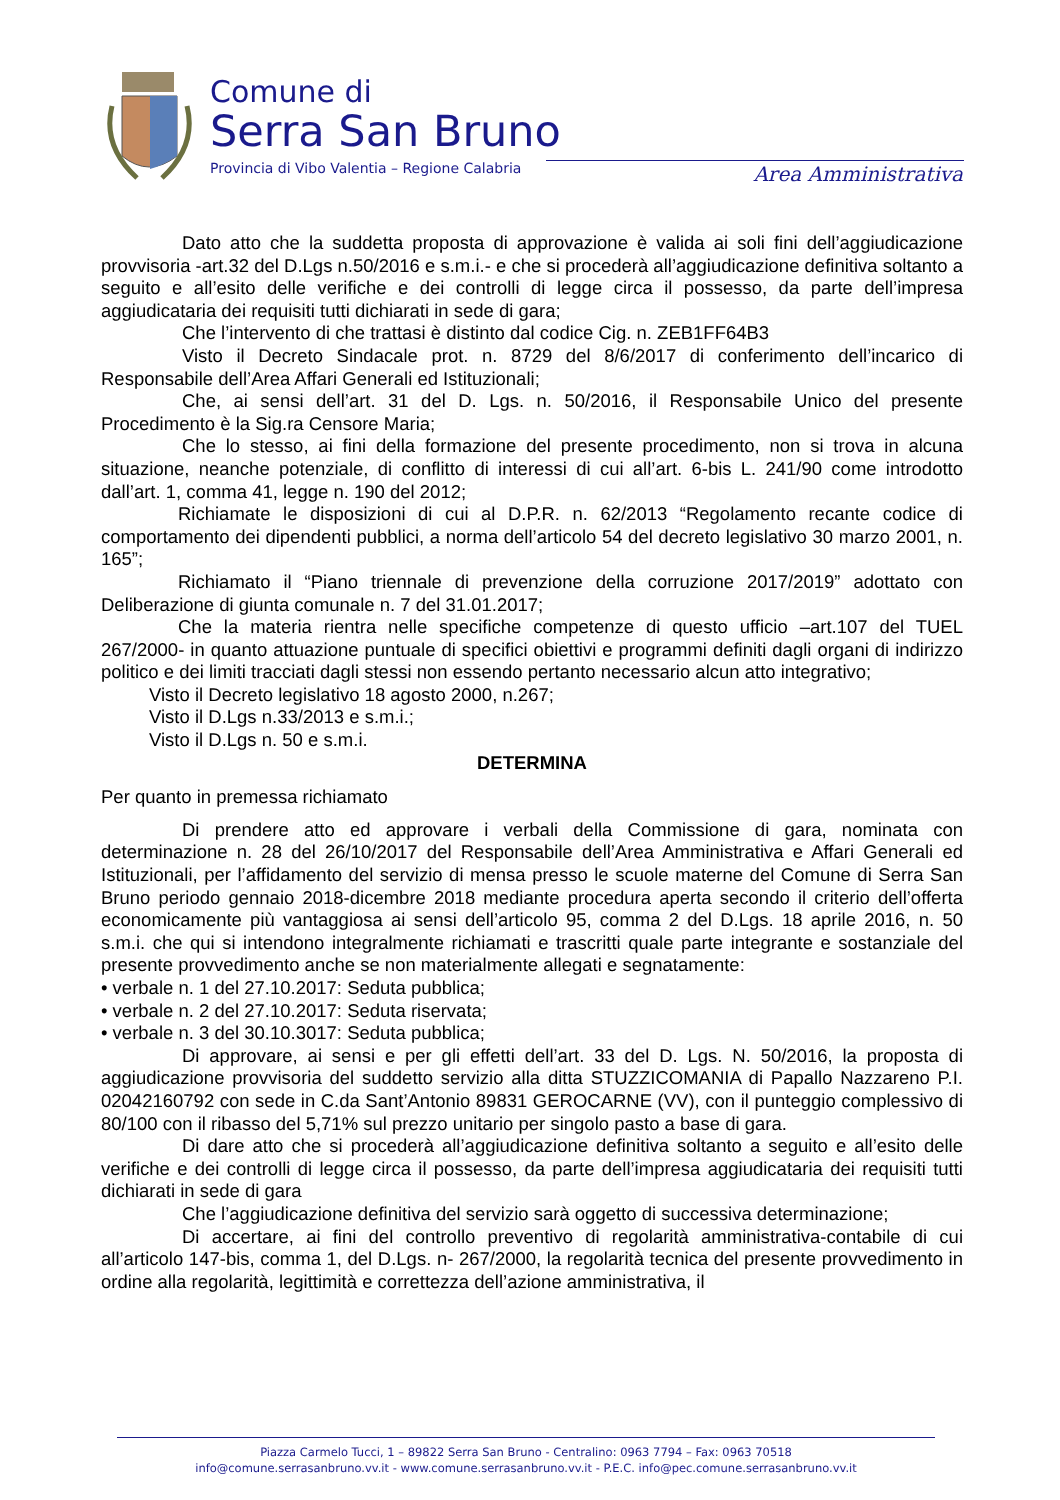Comune di
Serra San Bruno
Provincia di Vibo Valentia – Regione Calabria
Area Amministrativa
Dato atto che la suddetta proposta di approvazione è valida ai soli fini dell’aggiudicazione provvisoria -art.32 del D.Lgs n.50/2016 e s.m.i.- e che si procederà all’aggiudicazione definitiva soltanto a seguito e all’esito delle verifiche e dei controlli di legge circa il possesso, da parte dell’impresa aggiudicataria dei requisiti tutti dichiarati in sede di gara;
Che l’intervento di che trattasi è distinto dal codice Cig. n. ZEB1FF64B3
Visto il Decreto Sindacale prot. n. 8729 del 8/6/2017 di conferimento dell’incarico di Responsabile dell’Area Affari Generali ed Istituzionali;
Che, ai sensi dell’art. 31 del D. Lgs. n. 50/2016, il Responsabile Unico del presente Procedimento è la Sig.ra Censore Maria;
Che lo stesso, ai fini della formazione del presente procedimento, non si trova in alcuna situazione, neanche potenziale, di conflitto di interessi di cui all’art. 6-bis L. 241/90 come introdotto dall’art. 1, comma 41, legge n. 190 del 2012;
Richiamate le disposizioni di cui al D.P.R. n. 62/2013 “Regolamento recante codice di comportamento dei dipendenti pubblici, a norma dell’articolo 54 del decreto legislativo 30 marzo 2001, n. 165”;
Richiamato il “Piano triennale di prevenzione della corruzione 2017/2019” adottato con Deliberazione di giunta comunale n. 7 del 31.01.2017;
Che la materia rientra nelle specifiche competenze di questo ufficio –art.107 del TUEL 267/2000- in quanto attuazione puntuale di specifici obiettivi e programmi definiti dagli organi di indirizzo politico e dei limiti tracciati dagli stessi non essendo pertanto necessario alcun atto integrativo;
Visto il Decreto legislativo 18 agosto 2000, n.267;
Visto il D.Lgs n.33/2013 e s.m.i.;
Visto il D.Lgs n. 50 e s.m.i.
DETERMINA
Per quanto in premessa richiamato
Di prendere atto ed approvare i verbali della Commissione di gara, nominata con determinazione n. 28 del 26/10/2017 del Responsabile dell’Area Amministrativa e Affari Generali ed Istituzionali, per l’affidamento del servizio di mensa presso le scuole materne del Comune di Serra San Bruno periodo gennaio 2018-dicembre 2018 mediante procedura aperta secondo il criterio dell’offerta economicamente più vantaggiosa ai sensi dell’articolo 95, comma 2 del D.Lgs. 18 aprile 2016, n. 50 s.m.i. che qui si intendono integralmente richiamati e trascritti quale parte integrante e sostanziale del presente provvedimento anche se non materialmente allegati e segnatamente:
• verbale n. 1 del 27.10.2017: Seduta pubblica;
• verbale n. 2 del 27.10.2017: Seduta riservata;
• verbale n. 3 del 30.10.3017: Seduta pubblica;
Di approvare, ai sensi e per gli effetti dell’art. 33 del D. Lgs. N. 50/2016, la proposta di aggiudicazione provvisoria del suddetto servizio alla ditta STUZZICOMANIA di Papallo Nazzareno P.I. 02042160792 con sede in C.da Sant’Antonio 89831 GEROCARNE (VV), con il punteggio complessivo di 80/100 con il ribasso del 5,71% sul prezzo unitario per singolo pasto a base di gara.
Di dare atto che si procederà all’aggiudicazione definitiva soltanto a seguito e all’esito delle verifiche e dei controlli di legge circa il possesso, da parte dell’impresa aggiudicataria dei requisiti tutti dichiarati in sede di gara
Che l’aggiudicazione definitiva del servizio sarà oggetto di successiva determinazione;
Di accertare, ai fini del controllo preventivo di regolarità amministrativa-contabile di cui all’articolo 147-bis, comma 1, del D.Lgs. n- 267/2000, la regolarità tecnica del presente provvedimento in ordine alla regolarità, legittimità e correttezza dell’azione amministrativa, il
Piazza Carmelo Tucci, 1 – 89822 Serra San Bruno - Centralino: 0963 7794 – Fax: 0963 70518
info@comune.serrasanbruno.vv.it - www.comune.serrasanbruno.vv.it - P.E.C. info@pec.comune.serrasanbruno.vv.it